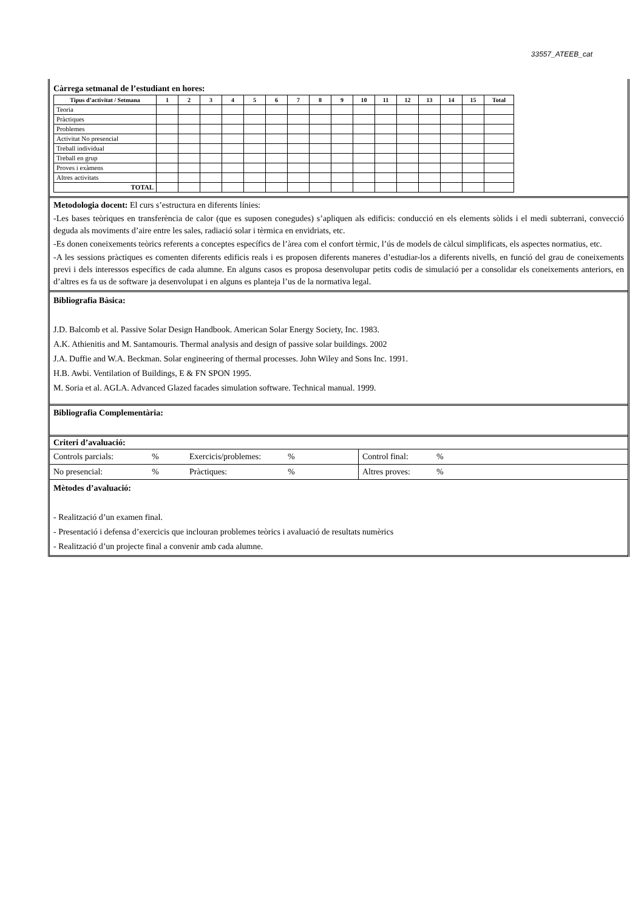33557_ATEEB_cat
Càrrega setmanal de l’estudiant en hores:
| Tipus d’activitat / Setmana | 1 | 2 | 3 | 4 | 5 | 6 | 7 | 8 | 9 | 10 | 11 | 12 | 13 | 14 | 15 | Total |
| --- | --- | --- | --- | --- | --- | --- | --- | --- | --- | --- | --- | --- | --- | --- | --- | --- |
| Teoria | | | | | | | | | | | | | | | | |
| Pràctiques | | | | | | | | | | | | | | | | |
| Problemes | | | | | | | | | | | | | | | | |
| Activitat No presencial | | | | | | | | | | | | | | | | |
| Treball individual | | | | | | | | | | | | | | | | |
| Treball en grup | | | | | | | | | | | | | | | | |
| Proves i exàmens | | | | | | | | | | | | | | | | |
| Altres activitats | | | | | | | | | | | | | | | | |
| TOTAL | | | | | | | | | | | | | | | | |
Metodologia docent: El curs s’estructura en diferents línies:
-Les bases teòriques en transferència de calor (que es suposen conegudes) s’apliquen als edificis: conducció en els elements sòlids i el medi subterrani, convecció deguda als moviments d’aire entre les sales, radiació solar i tèrmica en envidriats, etc.
-Es donen coneixements teòrics referents a conceptes específics de l’àrea com el confort tèrmic, l’ús de models de càlcul simplificats, els aspectes normatius, etc.
-A les sessions pràctiques es comenten diferents edificis reals i es proposen diferents maneres d’estudiar-los a diferents nivells, en funció del grau de coneixements previ i dels interessos específics de cada alumne. En alguns casos es proposa desenvolupar petits codis de simulació per a consolidar els coneixements anteriors, en d’altres es fa us de software ja desenvolupat i en alguns es planteja l’us de la normativa legal.
Bibliografia Bàsica:
J.D. Balcomb et al. Passive Solar Design Handbook. American Solar Energy Society, Inc. 1983.
A.K. Athienitis and M. Santamouris. Thermal analysis and design of passive solar buildings. 2002
J.A. Duffie and W.A. Beckman. Solar engineering of thermal processes. John Wiley and Sons Inc. 1991.
H.B. Awbi. Ventilation of Buildings, E & FN SPON 1995.
M. Soria et al. AGLA. Advanced Glazed facades simulation software. Technical manual. 1999.
Bibliografia Complementària:
Criteri d’avaluació:
| Controls parcials: | % | Exercicis/problemes: | % | Control final: | % |
| No presencial: | % | Pràctiques: | % | Altres proves: | % |
Mètodes d’avaluació:
- Realització d’un examen final.
- Presentació i defensa d’exercicis que inclouran problemes teòrics i avaluació de resultats numèrics
- Realització d’un projecte final a convenir amb cada alumne.